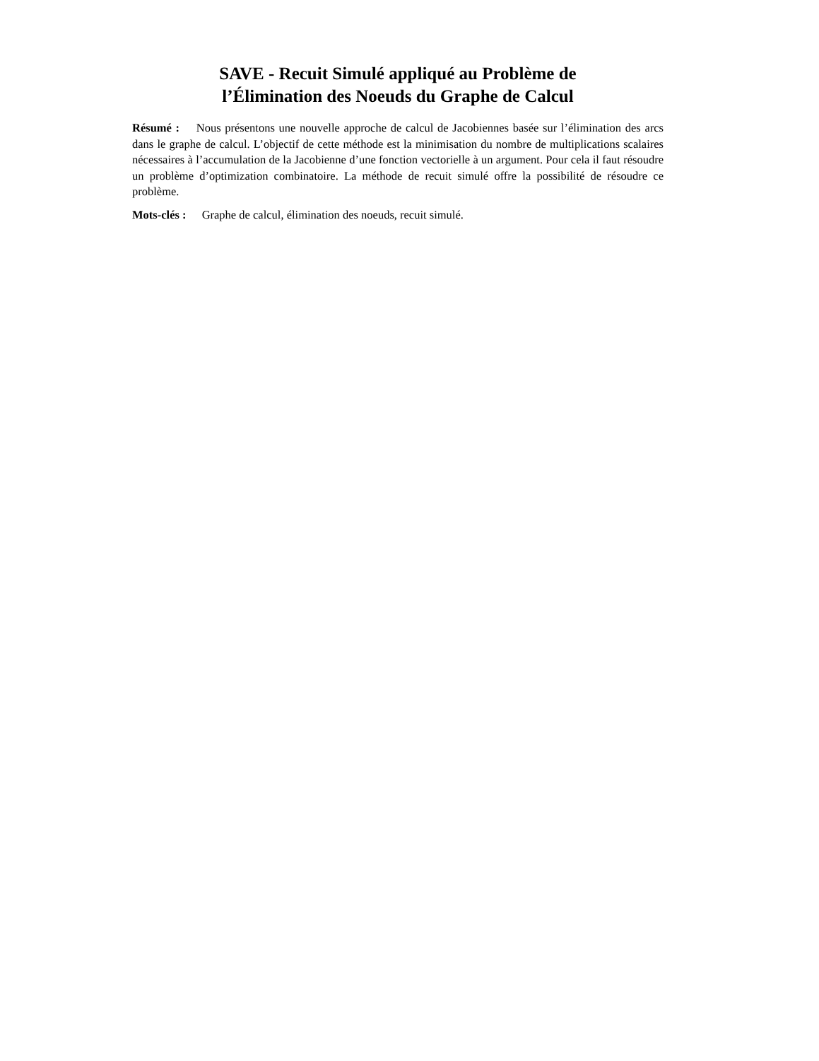SAVE - Recuit Simulé appliqué au Problème de
l’Élimination des Noeuds du Graphe de Calcul
Résumé : Nous présentons une nouvelle approche de calcul de Jacobiennes basée sur l’élimination des arcs dans le graphe de calcul. L’objectif de cette méthode est la minimisation du nombre de multiplications scalaires nécessaires à l’accumulation de la Jacobienne d’une fonction vectorielle à un argument. Pour cela il faut résoudre un problème d’optimization combinatoire. La méthode de recuit simulé offre la possibilité de résoudre ce problème.
Mots-clés : Graphe de calcul, élimination des noeuds, recuit simulé.